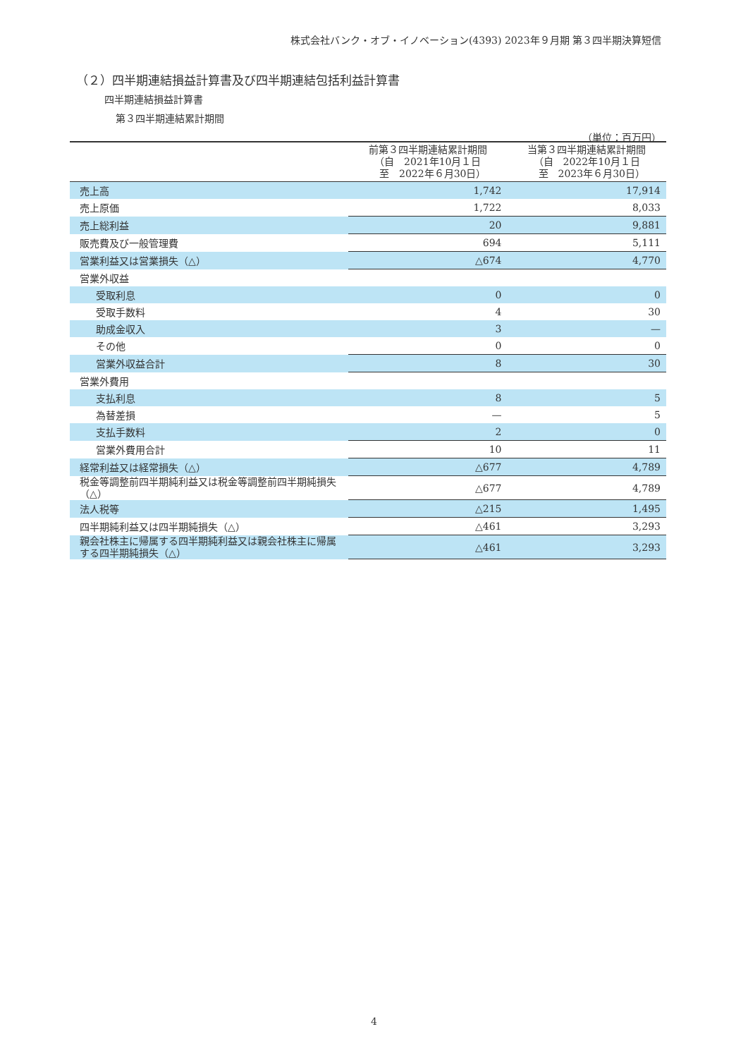株式会社バンク・オブ・イノベーション(4393) 2023年９月期 第３四半期決算短信
（２）四半期連結損益計算書及び四半期連結包括利益計算書
四半期連結損益計算書
第３四半期連結累計期間
（単位：百万円）
| | 前第３四半期連結累計期間 （自 2021年10月１日 至 2022年６月30日） | 当第３四半期連結累計期間 （自 2022年10月１日 至 2023年６月30日） |
| --- | --- | --- |
| 売上高 | 1,742 | 17,914 |
| 売上原価 | 1,722 | 8,033 |
| 売上総利益 | 20 | 9,881 |
| 販売費及び一般管理費 | 694 | 5,111 |
| 営業利益又は営業損失（△） | △674 | 4,770 |
| 営業外収益 | | |
| 受取利息 | 0 | 0 |
| 受取手数料 | 4 | 30 |
| 助成金収入 | 3 | — |
| その他 | 0 | 0 |
| 営業外収益合計 | 8 | 30 |
| 営業外費用 | | |
| 支払利息 | 8 | 5 |
| 為替差損 | — | 5 |
| 支払手数料 | 2 | 0 |
| 営業外費用合計 | 10 | 11 |
| 経常利益又は経常損失（△） | △677 | 4,789 |
| 税金等調整前四半期純利益又は税金等調整前四半期純損失（△） | △677 | 4,789 |
| 法人税等 | △215 | 1,495 |
| 四半期純利益又は四半期純損失（△） | △461 | 3,293 |
| 親会社株主に帰属する四半期純利益又は親会社株主に帰属する四半期純損失（△） | △461 | 3,293 |
4